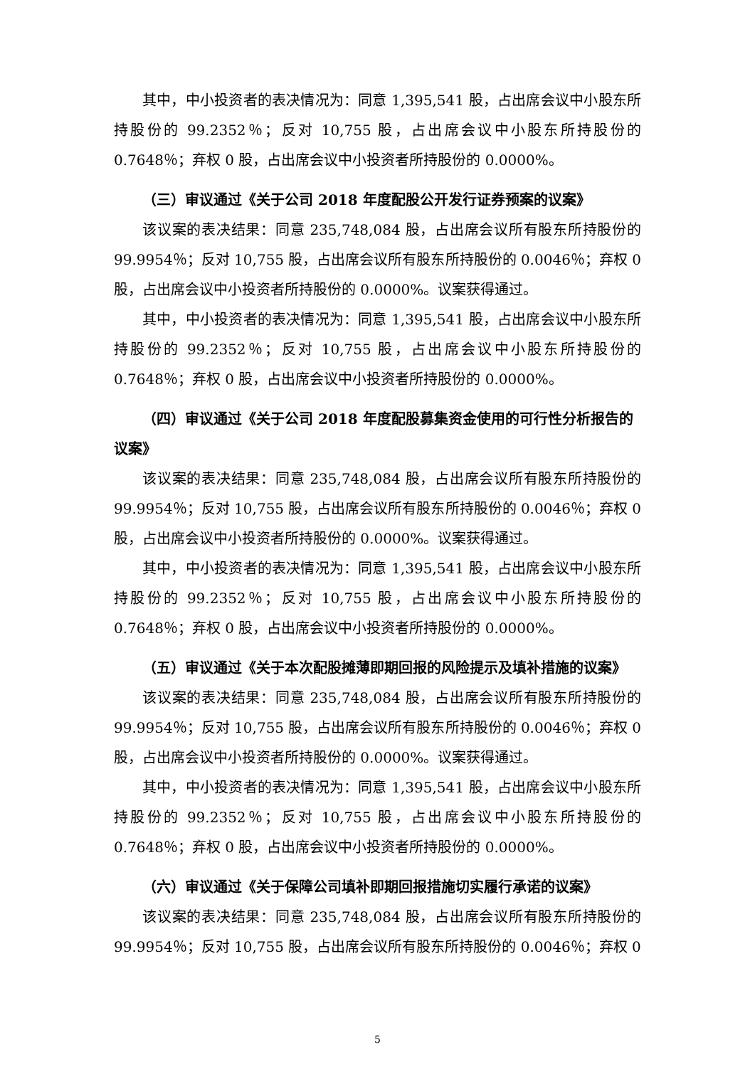其中，中小投资者的表决情况为：同意 1,395,541 股，占出席会议中小股东所持股份的 99.2352％；反对 10,755 股，占出席会议中小股东所持股份的 0.7648％；弃权 0 股，占出席会议中小投资者所持股份的 0.0000%。
（三）审议通过《关于公司 2018 年度配股公开发行证券预案的议案》
该议案的表决结果：同意 235,748,084 股，占出席会议所有股东所持股份的 99.9954％；反对 10,755 股，占出席会议所有股东所持股份的 0.0046％；弃权 0 股，占出席会议中小投资者所持股份的 0.0000%。议案获得通过。
其中，中小投资者的表决情况为：同意 1,395,541 股，占出席会议中小股东所持股份的 99.2352％；反对 10,755 股，占出席会议中小股东所持股份的 0.7648％；弃权 0 股，占出席会议中小投资者所持股份的 0.0000%。
（四）审议通过《关于公司 2018 年度配股募集资金使用的可行性分析报告的议案》
该议案的表决结果：同意 235,748,084 股，占出席会议所有股东所持股份的 99.9954％；反对 10,755 股，占出席会议所有股东所持股份的 0.0046％；弃权 0 股，占出席会议中小投资者所持股份的 0.0000%。议案获得通过。
其中，中小投资者的表决情况为：同意 1,395,541 股，占出席会议中小股东所持股份的 99.2352％；反对 10,755 股，占出席会议中小股东所持股份的 0.7648％；弃权 0 股，占出席会议中小投资者所持股份的 0.0000%。
（五）审议通过《关于本次配股摊薄即期回报的风险提示及填补措施的议案》
该议案的表决结果：同意 235,748,084 股，占出席会议所有股东所持股份的 99.9954％；反对 10,755 股，占出席会议所有股东所持股份的 0.0046％；弃权 0 股，占出席会议中小投资者所持股份的 0.0000%。议案获得通过。
其中，中小投资者的表决情况为：同意 1,395,541 股，占出席会议中小股东所持股份的 99.2352％；反对 10,755 股，占出席会议中小股东所持股份的 0.7648％；弃权 0 股，占出席会议中小投资者所持股份的 0.0000%。
（六）审议通过《关于保障公司填补即期回报措施切实履行承诺的议案》
该议案的表决结果：同意 235,748,084 股，占出席会议所有股东所持股份的 99.9954％；反对 10,755 股，占出席会议所有股东所持股份的 0.0046％；弃权 0
5